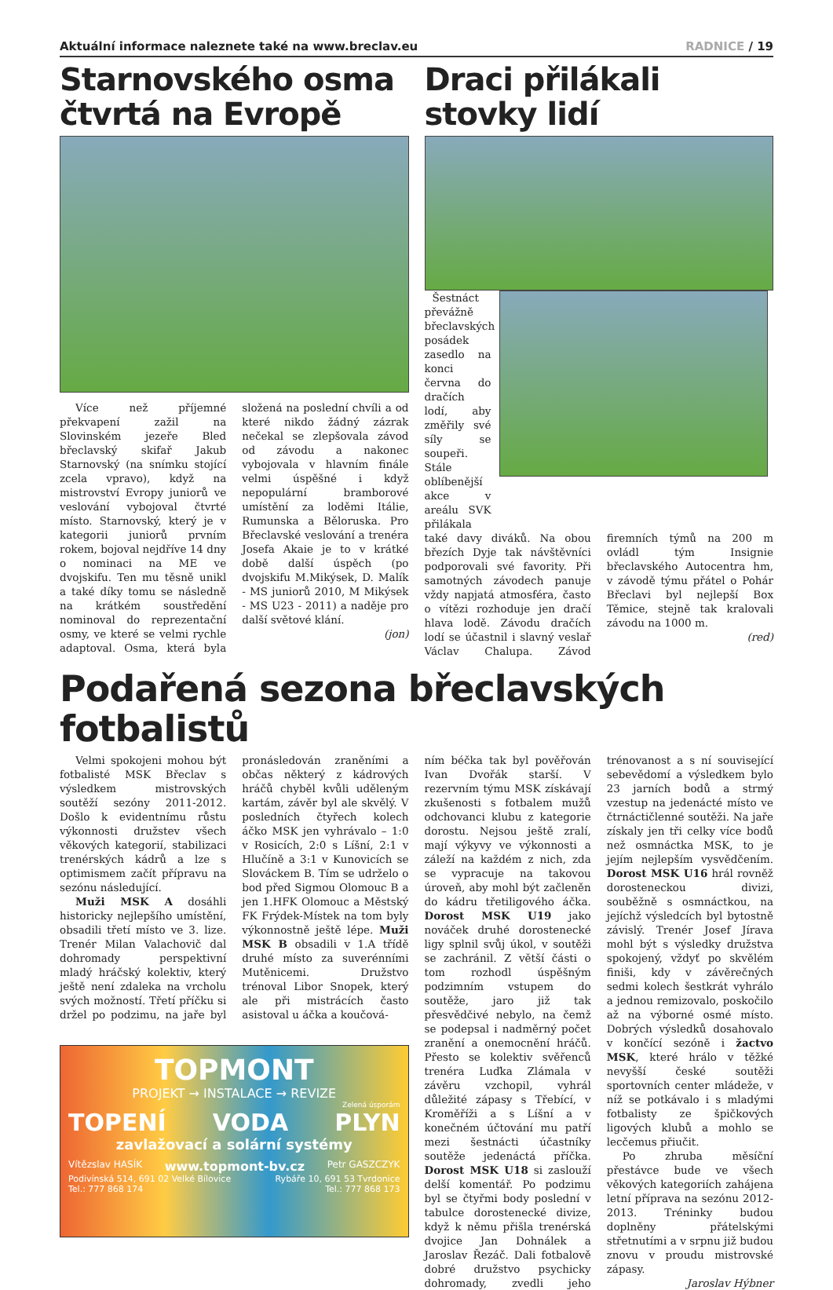Aktuální informace naleznete také na www.breclav.eu
RADNICE / 19
Starnovského osma čtvrtá na Evropě
Více než příjemné překvapení zažil na Slovinském jezeře Bled břeclavský skifař Jakub Starnovský (na snímku stojící zcela vpravo), když na mistrovství Evropy juniorů ve veslování vybojoval čtvrté místo. Starnovský, který je v kategorii juniorů prvním rokem, bojoval nejdříve 14 dny o nominaci na ME ve dvojskifu. Ten mu těsně unikl a také díky tomu se následně na krátkém soustředění nominoval do reprezentační osmy, ve které se velmi rychle adaptoval. Osma, která byla složená na poslední chvíli a od které nikdo žádný zázrak nečekal se zlepšovala závod od závodu a nakonec vybojovala v hlavním finále velmi úspěšné i když nepopulární bramborové umístění za loděmi Itálie, Rumunska a Běloruska. Pro Břeclavské veslování a trenéra Josefa Akaie je to v krátké době další úspěch (po dvojskifu M.Mikýsek, D. Malík - MS juniorů 2010, M Mikýsek - MS U23 - 2011) a naděje pro další světové klání.
(jon)
Draci přilákali stovky lidí
Šestnáct převážně břeclavských posádek zasedlo na konci června do dračích lodí, aby změřily své síly se soupeři. Stále oblíbenější akce v areálu SVK přilákala
také davy diváků. Na obou březích Dyje tak návštěvníci podporovali své favority. Při samotných závodech panuje vždy napjatá atmosféra, často o vítězi rozhoduje jen dračí hlava lodě. Závodu dračích lodí se účastnil i slavný veslař Václav Chalupa. Závod firemních týmů na 200 m ovládl tým Insignie břeclavského Autocentra hm, v závodě týmu přátel o Pohár Břeclavi byl nejlepší Box Těmice, stejně tak kralovali závodu na 1000 m.
(red)
Podařená sezona břeclavských fotbalistů
Velmi spokojeni mohou být fotbalisté MSK Břeclav s výsledkem mistrovských soutěží sezóny 2011-2012. Došlo k evidentnímu růstu výkonnosti družstev všech věkových kategorií, stabilizaci trenérských kádrů a lze s optimismem začít přípravu na sezónu následující.
Muži MSK A dosáhli historicky nejlepšího umístění, obsadili třetí místo ve 3. lize. Trenér Milan Valachovič dal dohromady perspektivní mladý hráčský kolektiv, který ještě není zdaleka na vrcholu svých možností. Třetí příčku si držel po podzimu, na jaře byl pronásledován zraněními a občas některý z kádrových hráčů chyběl kvůli uděleným kartám, závěr byl ale skvělý. V posledních čtyřech kolech áčko MSK jen vyhrávalo – 1:0 v Rosicích, 2:0 s Líšní, 2:1 v Hlučíně a 3:1 v Kunovicích se Slováckem B. Tím se udrželo o bod před Sigmou Olomouc B a jen 1.HFK Olomouc a Městský FK Frýdek-Místek na tom byly výkonnostně ještě lépe. Muži MSK B obsadili v 1.A třídě druhé místo za suverénními Mutěnicemi. Družstvo trénoval Libor Snopek, který ale při mistrácích často asistoval u áčka a koučová-
TOPMONT
PROJEKT → INSTALACE → REVIZE
Zelená úsporám
TOPENÍ VODA PLYN
zavlažovací a solární systémy
Vítězslav HASÍK www.topmont-bv.cz Petr GASZCZYK
Podivínská 514, 691 02 Velké Bílovice
Tel.: 777 868 174 Rybáře 10, 691 53 Tvrdonice
Tel.: 777 868 173
ním béčka tak byl pověřován Ivan Dvořák starší. V rezervním týmu MSK získávají zkušenosti s fotbalem mužů odchovanci klubu z kategorie dorostu. Nejsou ještě zralí, mají výkyvy ve výkonnosti a záleží na každém z nich, zda se vypracuje na takovou úroveň, aby mohl být začleněn do kádru třetiligového áčka. Dorost MSK U19 jako nováček druhé dorostenecké ligy splnil svůj úkol, v soutěži se zachránil. Z větší části o tom rozhodl úspěšným podzimním vstupem do soutěže, jaro již tak přesvědčivé nebylo, na čemž se podepsal i nadměrný počet zranění a onemocnění hráčů. Přesto se kolektiv svěřenců trenéra Luďka Zlámala v závěru vzchopil, vyhrál důležité zápasy s Třebící, v Kroměříži a s Líšní a v konečném účtování mu patří mezi šestnácti účastníky soutěže jedenáctá příčka. Dorost MSK U18 si zaslouží delší komentář. Po podzimu byl se čtyřmi body poslední v tabulce dorostenecké divize, když k němu přišla trenérská dvojice Jan Dohnálek a Jaroslav Řezáč. Dali fotbalově dobré družstvo psychicky dohromady, zvedli jeho trénovanost a s ní související sebevědomí a výsledkem bylo 23 jarních bodů a strmý vzestup na jedenácté místo ve čtrnáctičlenné soutěži. Na jaře získaly jen tři celky více bodů než osmnáctka MSK, to je jejím nejlepším vysvědčením. Dorost MSK U16 hrál rovněž dorosteneckou divizi, souběžně s osmnáctkou, na jejíchž výsledcích byl bytostně závislý. Trenér Josef Jírava mohl být s výsledky družstva spokojený, vždyť po skvělém finiši, kdy v závěrečných sedmi kolech šestkrát vyhrálo a jednou remizovalo, poskočilo až na výborné osmé místo. Dobrých výsledků dosahovalo v končící sezóně i žactvo MSK, které hrálo v těžké nevyšší české soutěži sportovních center mládeže, v níž se potkávalo i s mladými fotbalisty ze špičkových ligových klubů a mohlo se lecčemus přiučit.
Po zhruba měsíční přestávce bude ve všech věkových kategoriích zahájena letní příprava na sezónu 2012-2013. Tréninky budou doplněny přátelskými střetnutími a v srpnu již budou znovu v proudu mistrovské zápasy.
Jaroslav Hýbner